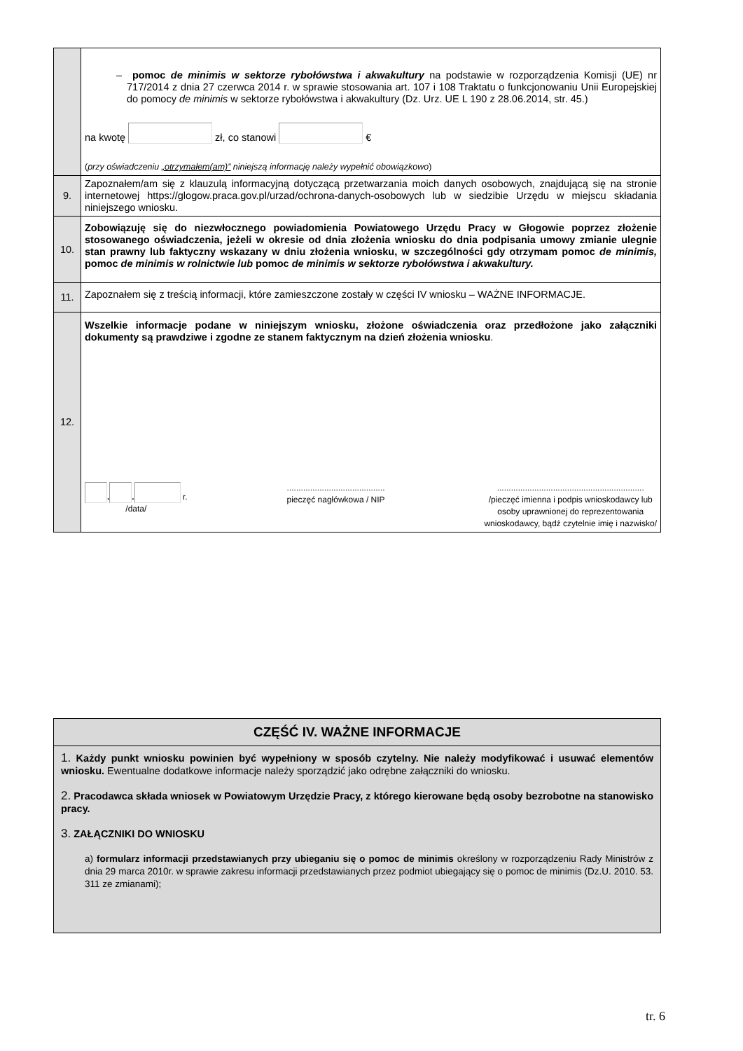| | – pomoc de minimis w sektorze rybołówstwa i akwakultury na podstawie w rozporządzenia Komisji (UE) nr 717/2014 z dnia 27 czerwca 2014 r. w sprawie stosowania art. 107 i 108 Traktatu o funkcjonowaniu Unii Europejskiej do pomocy de minimis w sektorze rybołówstwa i akwakultury (Dz. Urz. UE L 190 z 28.06.2014, str. 45.) na kwotę zł, co stanowi € ( przy oświadczeniu „otrzymałem(am)” niniejszą informację należy wypełnić obowiązkowo ) |
| 9. | Zapoznałem/am się z klauzulą informacyjną dotyczącą przetwarzania moich danych osobowych, znajdującą się na stronie internetowej https://glogow.praca.gov.pl/urzad/ochrona-danych-osobowych lub w siedzibie Urzędu w miejscu składania niniejszego wniosku. |
| 10. | Zobowiązuję się do niezwłocznego powiadomienia Powiatowego Urzędu Pracy w Głogowie poprzez złożenie stosowanego oświadczenia, jeżeli w okresie od dnia złożenia wniosku do dnia podpisania umowy zmianie ulegnie stan prawny lub faktyczny wskazany w dniu złożenia wniosku, w szczególności gdy otrzymam pomoc de minimis, pomoc de minimis w rolnictwie lub pomoc de minimis w sektorze rybołówstwa i akwakultury. |
| 11. | Zapoznałem się z treścią informacji, które zamieszczone zostały w części IV wniosku – WAŻNE INFORMACJE. |
| 12. | Wszelkie informacje podane w niniejszym wniosku, złożone oświadczenia oraz przedłożone jako załączniki dokumenty są prawdziwe i zgodne ze stanem faktycznym na dzień złożenia wniosku . . . r. /data/ .......................................... pieczęć nagłówkowa / NIP ............................................................... /pieczęć imienna i podpis wnioskodawcy lub osoby uprawnionej do reprezentowania wnioskodawcy, bądź czytelnie imię i nazwisko/ |
CZĘŚĆ IV. WAŻNE INFORMACJE
1. Każdy punkt wniosku powinien być wypełniony w sposób czytelny. Nie należy modyfikować i usuwać elementów wniosku. Ewentualne dodatkowe informacje należy sporządzić jako odrębne załączniki do wniosku.
2. Pracodawca składa wniosek w Powiatowym Urzędzie Pracy, z którego kierowane będą osoby bezrobotne na stanowisko pracy.
3. ZAŁĄCZNIKI DO WNIOSKU
a) formularz informacji przedstawianych przy ubieganiu się o pomoc de minimis określony w rozporządzeniu Rady Ministrów z dnia 29 marca 2010r. w sprawie zakresu informacji przedstawianych przez podmiot ubiegający się o pomoc de minimis (Dz.U. 2010. 53. 311 ze zmianami);
tr. 6